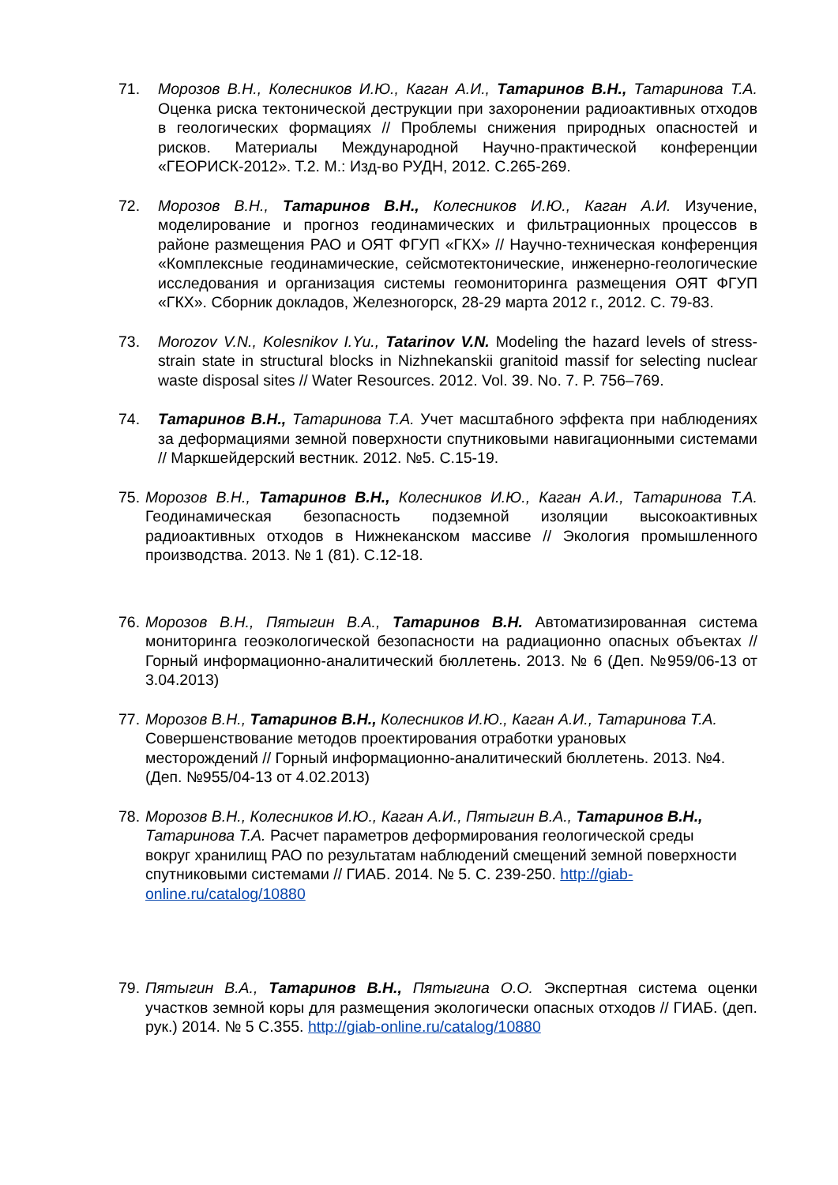71. Морозов В.Н., Колесников И.Ю., Каган А.И., Татаринов В.Н., Татаринова Т.А. Оценка риска тектонической деструкции при захоронении радиоактивных отходов в геологических формациях // Проблемы снижения природных опасностей и рисков. Материалы Международной Научно-практической конференции «ГЕОРИСК-2012». Т.2. М.: Изд-во РУДН, 2012. С.265-269.
72. Морозов В.Н., Татаринов В.Н., Колесников И.Ю., Каган А.И. Изучение, моделирование и прогноз геодинамических и фильтрационных процессов в районе размещения РАО и ОЯТ ФГУП «ГКХ» // Научно-техническая конференция «Комплексные геодинамические, сейсмотектонические, инженерно-геологические исследования и организация системы геомониторинга размещения ОЯТ ФГУП «ГКХ». Сборник докладов, Железногорск, 28-29 марта 2012 г., 2012. С. 79-83.
73. Morozov V.N., Kolesnikov I.Yu., Tatarinov V.N. Modeling the hazard levels of stress-strain state in structural blocks in Nizhnekanskii granitoid massif for selecting nuclear waste disposal sites // Water Resources. 2012. Vol. 39. No. 7. P. 756–769.
74. Татаринов В.Н., Татаринова Т.А. Учет масштабного эффекта при наблюдениях за деформациями земной поверхности спутниковыми навигационными системами // Маркшейдерский вестник. 2012. №5. С.15-19.
75. Морозов В.Н., Татаринов В.Н., Колесников И.Ю., Каган А.И., Татаринова Т.А. Геодинамическая безопасность подземной изоляции высокоактивных радиоактивных отходов в Нижнеканском массиве // Экология промышленного производства. 2013. № 1 (81). С.12-18.
76. Морозов В.Н., Пятыгин В.А., Татаринов В.Н. Автоматизированная система мониторинга геоэкологической безопасности на радиационно опасных объектах // Горный информационно-аналитический бюллетень. 2013. № 6 (Деп. №959/06-13 от 3.04.2013)
77. Морозов В.Н., Татаринов В.Н., Колесников И.Ю., Каган А.И., Татаринова Т.А. Совершенствование методов проектирования отработки урановых месторождений // Горный информационно-аналитический бюллетень. 2013. №4. (Деп. №955/04-13 от 4.02.2013)
78. Морозов В.Н., Колесников И.Ю., Каган А.И., Пятыгин В.А., Татаринов В.Н., Татаринова Т.А. Расчет параметров деформирования геологической среды вокруг хранилищ РАО по результатам наблюдений смещений земной поверхности спутниковыми системами // ГИАБ. 2014. № 5. С. 239-250. http://giab-online.ru/catalog/10880
79. Пятыгин В.А., Татаринов В.Н., Пятыгина О.О. Экспертная система оценки участков земной коры для размещения экологически опасных отходов // ГИАБ. (деп. рук.) 2014. № 5 С.355. http://giab-online.ru/catalog/10880